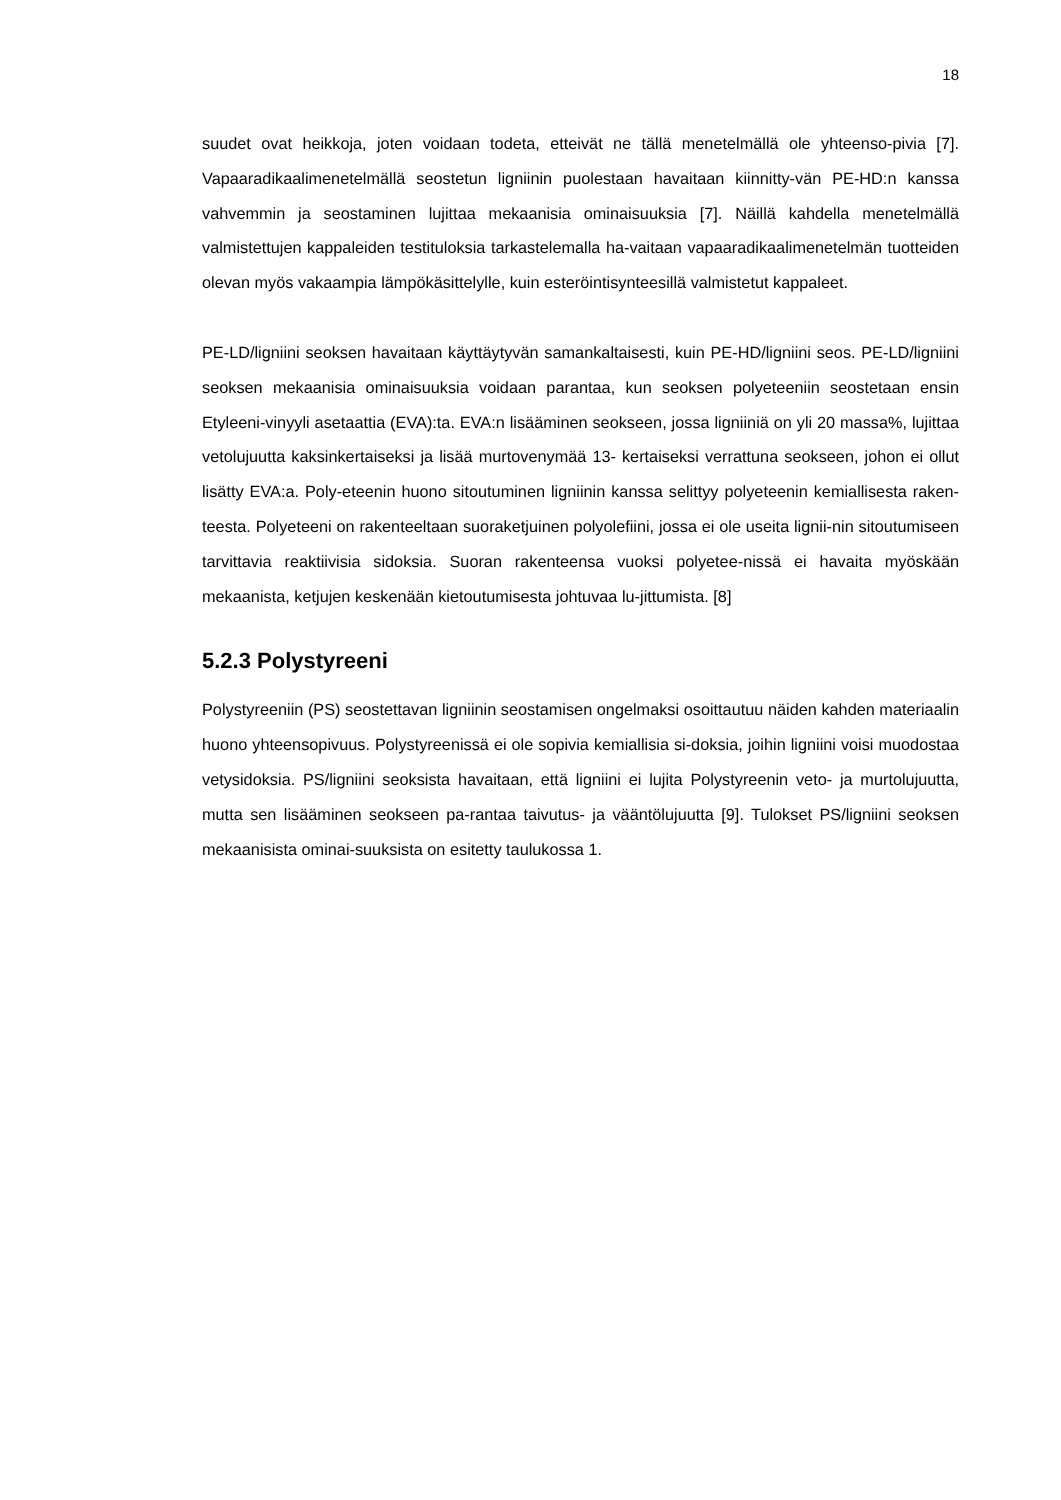18
suudet ovat heikkoja, joten voidaan todeta, etteivät ne tällä menetelmällä ole yhteenso-pivia [7]. Vapaaradikaalimenetelmällä seostetun ligniinin puolestaan havaitaan kiinnitty-vän PE-HD:n kanssa vahvemmin ja seostaminen lujittaa mekaanisia ominaisuuksia [7]. Näillä kahdella menetelmällä valmistettujen kappaleiden testituloksia tarkastelemalla ha-vaitaan vapaaradikaalimenetelmän tuotteiden olevan myös vakaampia lämpökäsittelylle, kuin esteröintisynteesillä valmistetut kappaleet.
PE-LD/ligniini seoksen havaitaan käyttäytyvän samankaltaisesti, kuin PE-HD/ligniini seos. PE-LD/ligniini seoksen mekaanisia ominaisuuksia voidaan parantaa, kun seoksen polyeteeniin seostetaan ensin Etyleeni-vinyyli asetaattia (EVA):ta. EVA:n lisääminen seokseen, jossa ligniiniä on yli 20 massa%, lujittaa vetolujuutta kaksinkertaiseksi ja lisää murtovenymää 13- kertaiseksi verrattuna seokseen, johon ei ollut lisätty EVA:a. Poly-eteenin huono sitoutuminen ligniinin kanssa selittyy polyeteenin kemiallisesta raken-teesta. Polyeteeni on rakenteeltaan suoraketjuinen polyolefiini, jossa ei ole useita lignii-nin sitoutumiseen tarvittavia reaktiivisia sidoksia. Suoran rakenteensa vuoksi polyetee-nissä ei havaita myöskään mekaanista, ketjujen keskenään kietoutumisesta johtuvaa lu-jittumista. [8]
5.2.3 Polystyreeni
Polystyreeniin (PS) seostettavan ligniinin seostamisen ongelmaksi osoittautuu näiden kahden materiaalin huono yhteensopivuus. Polystyreenissä ei ole sopivia kemiallisia si-doksia, joihin ligniini voisi muodostaa vetysidoksia. PS/ligniini seoksista havaitaan, että ligniini ei lujita Polystyreenin veto- ja murtolujuutta, mutta sen lisääminen seokseen pa-rantaa taivutus- ja vääntölujuutta [9]. Tulokset PS/ligniini seoksen mekaanisista ominai-suuksista on esitetty taulukossa 1.